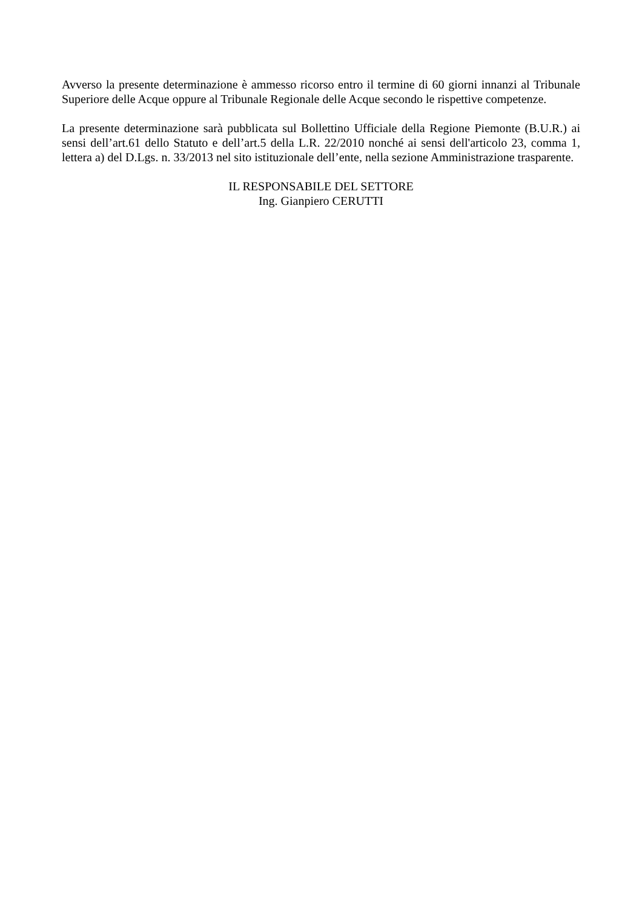Avverso la presente determinazione è ammesso ricorso entro il termine di 60 giorni innanzi al Tribunale Superiore delle Acque oppure al Tribunale Regionale delle Acque secondo le rispettive competenze.
La presente determinazione sarà pubblicata sul Bollettino Ufficiale della Regione Piemonte (B.U.R.) ai sensi dell’art.61 dello Statuto e dell’art.5 della L.R. 22/2010 nonché ai sensi dell'articolo 23, comma 1, lettera a) del D.Lgs. n. 33/2013 nel sito istituzionale dell’ente, nella sezione Amministrazione trasparente.
IL RESPONSABILE DEL SETTORE
Ing. Gianpiero CERUTTI